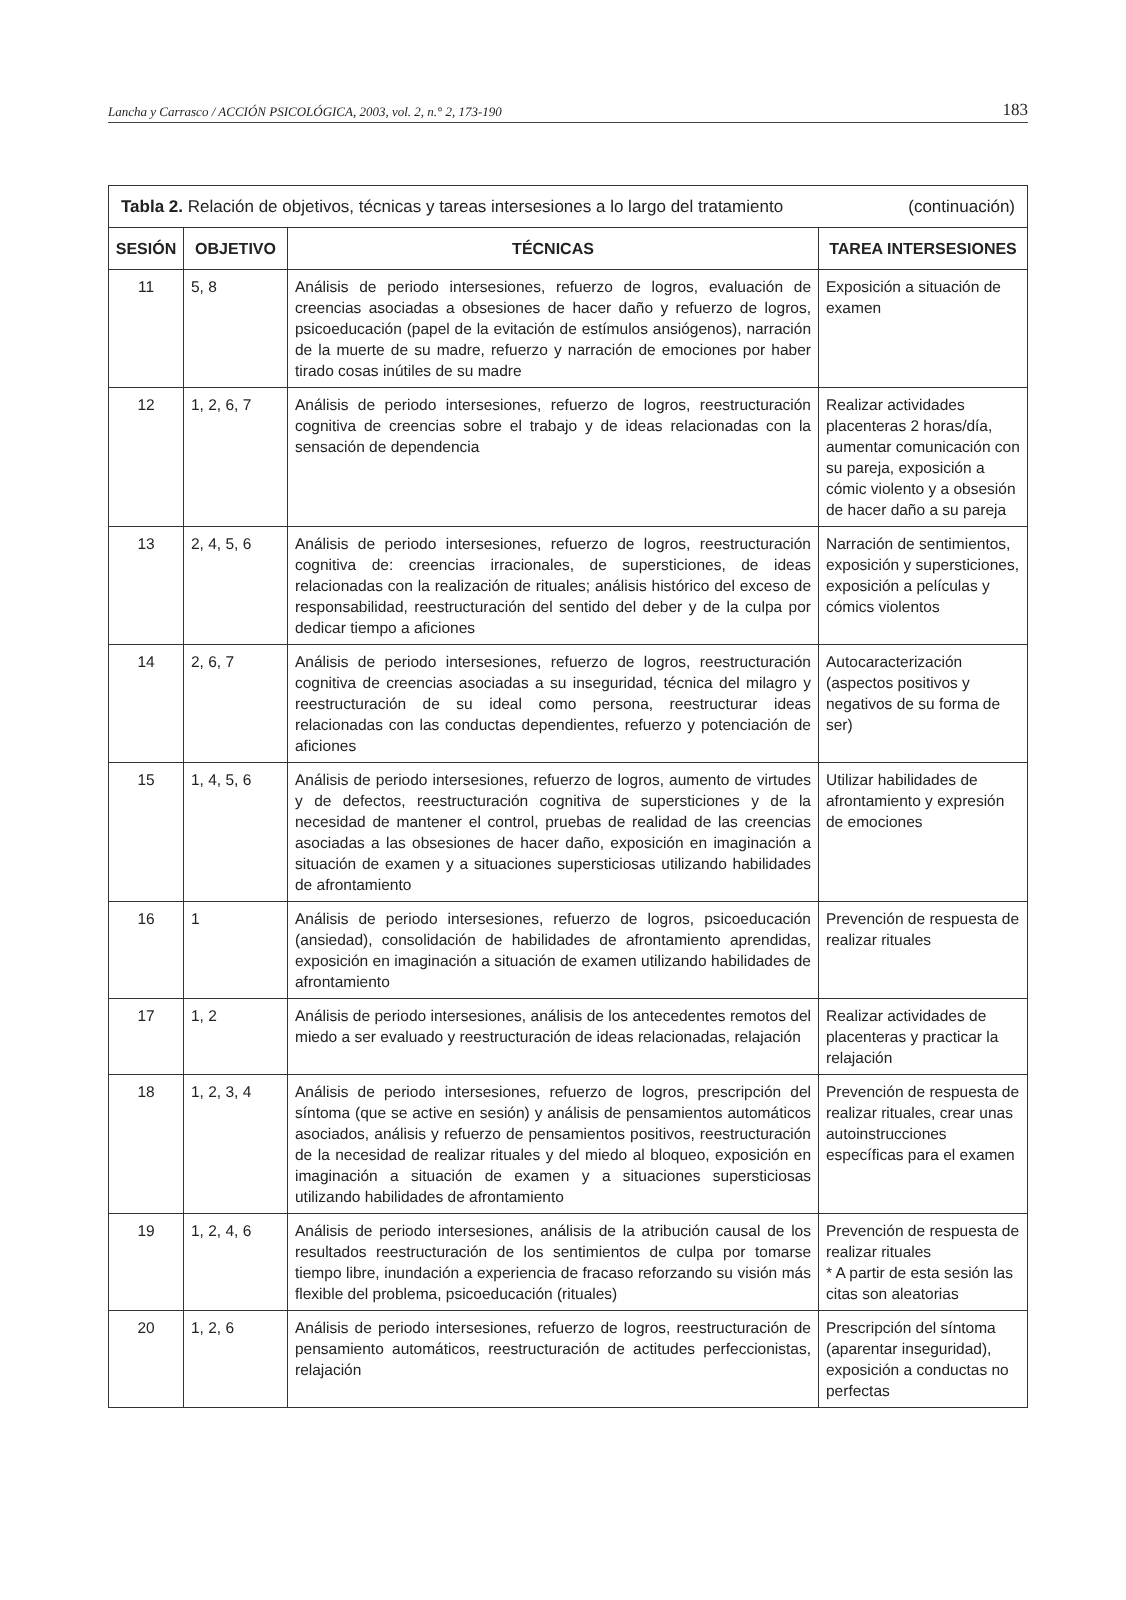Lancha y Carrasco / ACCIÓN PSICOLÓGICA, 2003, vol. 2, n.° 2, 173-190 183
| Tabla 2. Relación de objetivos, técnicas y tareas intersesiones a lo largo del tratamiento (continuación) | | | |
| --- | --- | --- | --- |
| SESIÓN | OBJETIVO | TÉCNICAS | TAREA INTERSESIONES |
| 11 | 5, 8 | Análisis de periodo intersesiones, refuerzo de logros, evaluación de creencias asociadas a obsesiones de hacer daño y refuerzo de logros, psicoeducación (papel de la evitación de estímulos ansiógenos), narración de la muerte de su madre, refuerzo y narración de emociones por haber tirado cosas inútiles de su madre | Exposición a situación de examen |
| 12 | 1, 2, 6, 7 | Análisis de periodo intersesiones, refuerzo de logros, reestructuración cognitiva de creencias sobre el trabajo y de ideas relacionadas con la sensación de dependencia | Realizar actividades placenteras 2 horas/día, aumentar comunicación con su pareja, exposición a cómic violento y a obsesión de hacer daño a su pareja |
| 13 | 2, 4, 5, 6 | Análisis de periodo intersesiones, refuerzo de logros, reestructuración cognitiva de: creencias irracionales, de supersticiones, de ideas relacionadas con la realización de rituales; análisis histórico del exceso de responsabilidad, reestructuración del sentido del deber y de la culpa por dedicar tiempo a aficiones | Narración de sentimientos, exposición y supersticiones, exposición a películas y cómics violentos |
| 14 | 2, 6, 7 | Análisis de periodo intersesiones, refuerzo de logros, reestructuración cognitiva de creencias asociadas a su inseguridad, técnica del milagro y reestructuración de su ideal como persona, reestructurar ideas relacionadas con las conductas dependientes, refuerzo y potenciación de aficiones | Autocaracterización (aspectos positivos y negativos de su forma de ser) |
| 15 | 1, 4, 5, 6 | Análisis de periodo intersesiones, refuerzo de logros, aumento de virtudes y de defectos, reestructuración cognitiva de supersticiones y de la necesidad de mantener el control, pruebas de realidad de las creencias asociadas a las obsesiones de hacer daño, exposición en imaginación a situación de examen y a situaciones supersticiosas utilizando habilidades de afrontamiento | Utilizar habilidades de afrontamiento y expresión de emociones |
| 16 | 1 | Análisis de periodo intersesiones, refuerzo de logros, psicoeducación (ansiedad), consolidación de habilidades de afrontamiento aprendidas, exposición en imaginación a situación de examen utilizando habilidades de afrontamiento | Prevención de respuesta de realizar rituales |
| 17 | 1, 2 | Análisis de periodo intersesiones, análisis de los antecedentes remotos del miedo a ser evaluado y reestructuración de ideas relacionadas, relajación | Realizar actividades de placenteras y practicar la relajación |
| 18 | 1, 2, 3, 4 | Análisis de periodo intersesiones, refuerzo de logros, prescripción del síntoma (que se active en sesión) y análisis de pensamientos automáticos asociados, análisis y refuerzo de pensamientos positivos, reestructuración de la necesidad de realizar rituales y del miedo al bloqueo, exposición en imaginación a situación de examen y a situaciones supersticiosas utilizando habilidades de afrontamiento | Prevención de respuesta de realizar rituales, crear unas autoinstrucciones específicas para el examen |
| 19 | 1, 2, 4, 6 | Análisis de periodo intersesiones, análisis de la atribución causal de los resultados reestructuración de los sentimientos de culpa por tomarse tiempo libre, inundación a experiencia de fracaso reforzando su visión más flexible del problema, psicoeducación (rituales) | Prevención de respuesta de realizar rituales * A partir de esta sesión las citas son aleatorias |
| 20 | 1, 2, 6 | Análisis de periodo intersesiones, refuerzo de logros, reestructuración de pensamiento automáticos, reestructuración de actitudes perfeccionistas, relajación | Prescripción del síntoma (aparentar inseguridad), exposición a conductas no perfectas |